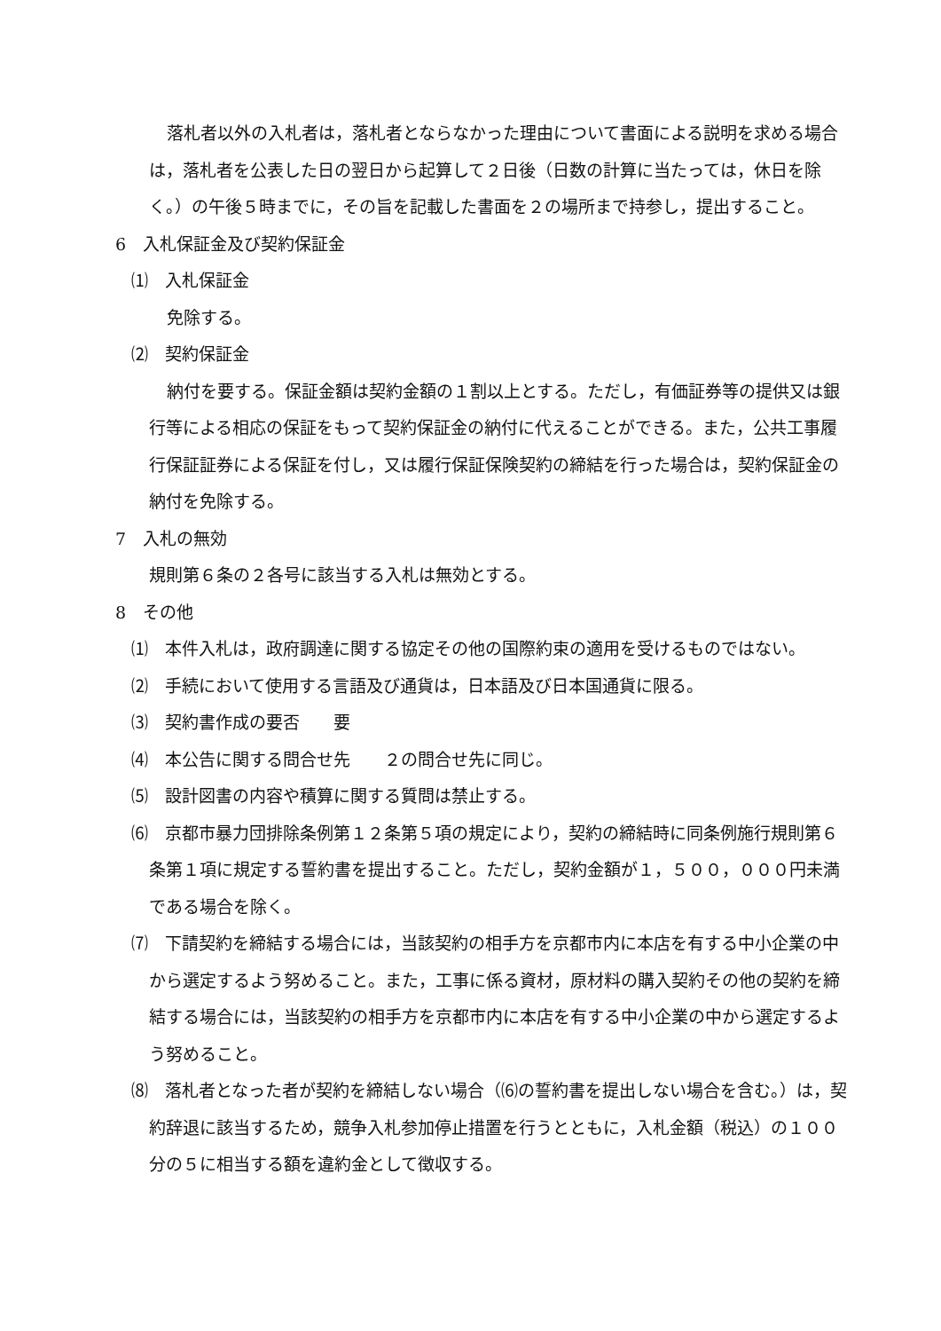落札者以外の入札者は，落札者とならなかった理由について書面による説明を求める場合は，落札者を公表した日の翌日から起算して２日後（日数の計算に当たっては，休日を除く。）の午後５時までに，その旨を記載した書面を２の場所まで持参し，提出すること。
6　入札保証金及び契約保証金
⑴　入札保証金
免除する。
⑵　契約保証金
納付を要する。保証金額は契約金額の１割以上とする。ただし，有価証券等の提供又は銀行等による相応の保証をもって契約保証金の納付に代えることができる。また，公共工事履行保証証券による保証を付し，又は履行保証保険契約の締結を行った場合は，契約保証金の納付を免除する。
7　入札の無効
規則第６条の２各号に該当する入札は無効とする。
8　その他
⑴　本件入札は，政府調達に関する協定その他の国際約束の適用を受けるものではない。
⑵　手続において使用する言語及び通貨は，日本語及び日本国通貨に限る。
⑶　契約書作成の要否　　要
⑷　本公告に関する問合せ先　　２の問合せ先に同じ。
⑸　設計図書の内容や積算に関する質問は禁止する。
⑹　京都市暴力団排除条例第１２条第５項の規定により，契約の締結時に同条例施行規則第６条第１項に規定する誓約書を提出すること。ただし，契約金額が１，５００，０００円未満である場合を除く。
⑺　下請契約を締結する場合には，当該契約の相手方を京都市内に本店を有する中小企業の中から選定するよう努めること。また，工事に係る資材，原材料の購入契約その他の契約を締結する場合には，当該契約の相手方を京都市内に本店を有する中小企業の中から選定するよう努めること。
⑻　落札者となった者が契約を締結しない場合（⑹の誓約書を提出しない場合を含む。）は，契約辞退に該当するため，競争入札参加停止措置を行うとともに，入札金額（税込）の１００分の５に相当する額を違約金として徴収する。